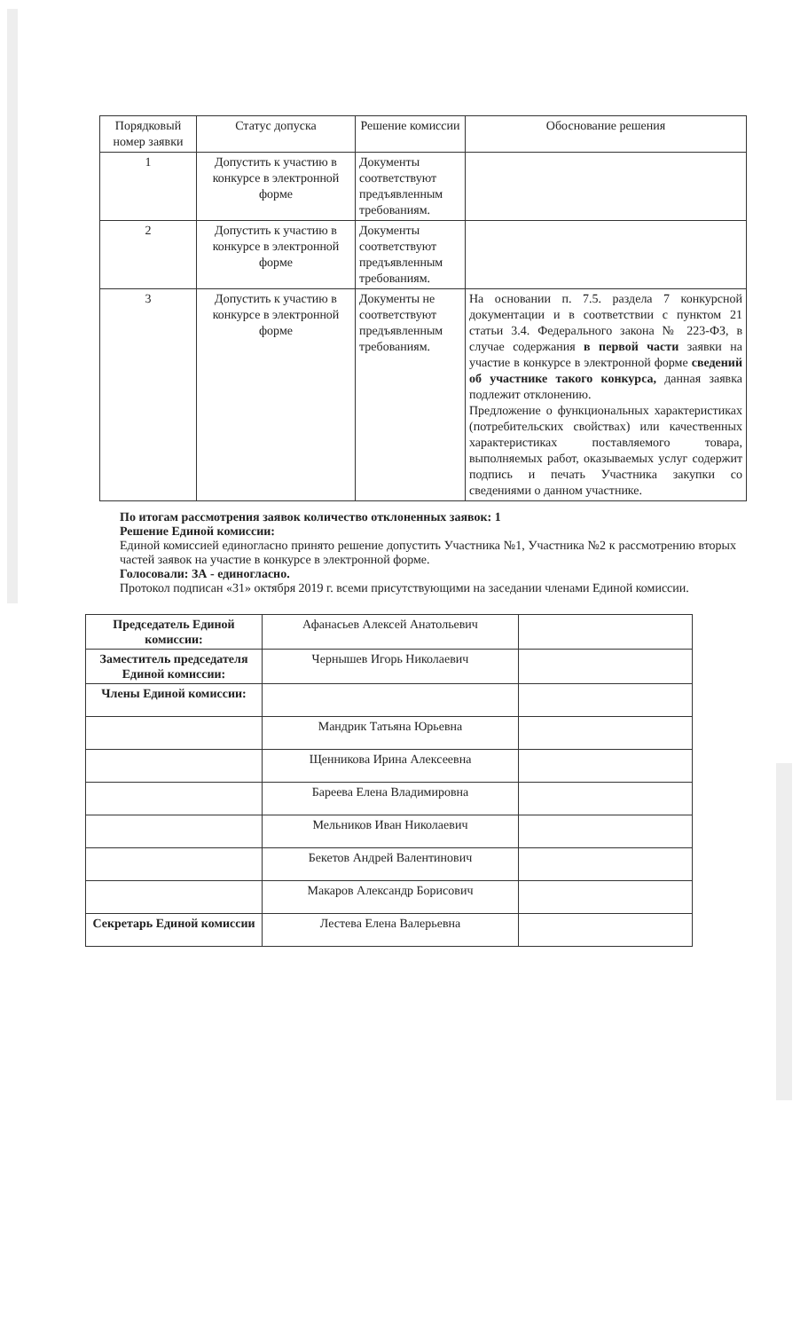| Порядковый номер заявки | Статус допуска | Решение комиссии | Обоснование решения |
| --- | --- | --- | --- |
| 1 | Допустить к участию в конкурсе в электронной форме | Документы соответствуют предъявленным требованиям. | |
| 2 | Допустить к участию в конкурсе в электронной форме | Документы соответствуют предъявленным требованиям. | |
| 3 | Допустить к участию в конкурсе в электронной форме | Документы не соответствуют предъявленным требованиям. | На основании п. 7.5. раздела 7 конкурсной документации и в соответствии с пунктом 21 статьи 3.4. Федерального закона № 223-ФЗ, в случае содержания в первой части заявки на участие в конкурсе в электронной форме сведений об участнике такого конкурса, данная заявка подлежит отклонению. Предложение о функциональных характеристиках (потребительских свойствах) или качественных характеристиках поставляемого товара, выполняемых работ, оказываемых услуг содержит подпись и печать Участника закупки со сведениями о данном участнике. |
По итогам рассмотрения заявок количество отклоненных заявок: 1
Решение Единой комиссии:
Единой комиссией единогласно принято решение допустить Участника №1, Участника №2 к рассмотрению вторых частей заявок на участие в конкурсе в электронной форме.
Голосовали: ЗА - единогласно.
Протокол подписан «31» октября 2019 г. всеми присутствующими на заседании членами Единой комиссии.
| Председатель Единой комиссии: | Афанасьев Алексей Анатольевич | |
| Заместитель председателя Единой комиссии: | Чернышев Игорь Николаевич | |
| Члены Единой комиссии: | | |
| | Мандрик Татьяна Юрьевна | |
| | Щенникова Ирина Алексеевна | |
| | Бареева Елена Владимировна | |
| | Мельников Иван Николаевич | |
| | Бекетов Андрей Валентинович | |
| | Макаров Александр Борисович | |
| Секретарь Единой комиссии | Лестева Елена Валерьевна | |